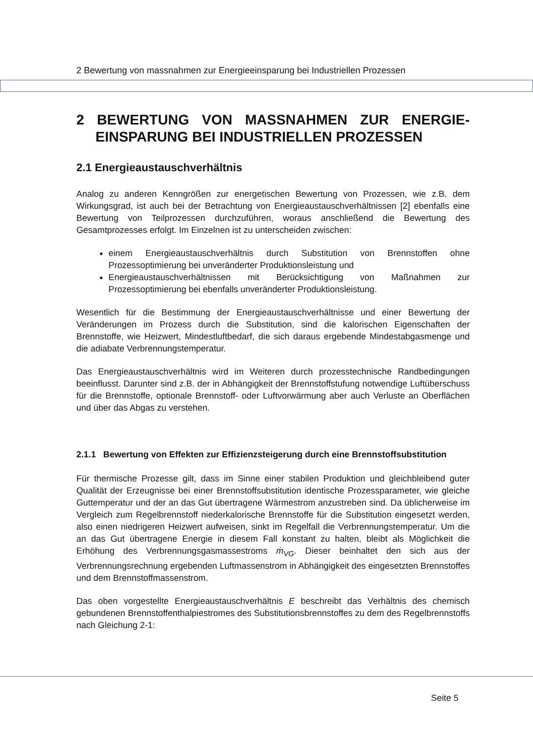2 Bewertung von massnahmen zur Energieeinsparung bei Industriellen Prozessen
2 BEWERTUNG VON MASSNAHMEN ZUR ENERGIE-EINSPARUNG BEI INDUSTRIELLEN PROZESSEN
2.1 Energieaustauschverhältnis
Analog zu anderen Kenngrößen zur energetischen Bewertung von Prozessen, wie z.B. dem Wirkungsgrad, ist auch bei der Betrachtung von Energieaustauschverhältnissen [2] ebenfalls eine Bewertung von Teilprozessen durchzuführen, woraus anschließend die Bewertung des Gesamtprozesses erfolgt. Im Einzelnen ist zu unterscheiden zwischen:
einem Energieaustauschverhältnis durch Substitution von Brennstoffen ohne Prozessoptimierung bei unveränderter Produktionsleistung und
Energieaustauschverhältnissen mit Berücksichtigung von Maßnahmen zur Prozessoptimierung bei ebenfalls unveränderter Produktionsleistung.
Wesentlich für die Bestimmung der Energieaustauschverhältnisse und einer Bewertung der Veränderungen im Prozess durch die Substitution, sind die kalorischen Eigenschaften der Brennstoffe, wie Heizwert, Mindestluftbedarf, die sich daraus ergebende Mindestabgasmenge und die adiabate Verbrennungstemperatur.
Das Energieaustauschverhältnis wird im Weiteren durch prozesstechnische Randbedingungen beeinflusst. Darunter sind z.B. der in Abhängigkeit der Brennstoffstufung notwendige Luftüberschuss für die Brennstoffe, optionale Brennstoff- oder Luftvorwärmung aber auch Verluste an Oberflächen und über das Abgas zu verstehen.
2.1.1 Bewertung von Effekten zur Effizienzsteigerung durch eine Brennstoffsubstitution
Für thermische Prozesse gilt, dass im Sinne einer stabilen Produktion und gleichbleibend guter Qualität der Erzeugnisse bei einer Brennstoffsubstitution identische Prozessparameter, wie gleiche Guttemperatur und der an das Gut übertragene Wärmestrom anzustreben sind. Da üblicherweise im Vergleich zum Regelbrennstoff niederkalorische Brennstoffe für die Substitution eingesetzt werden, also einen niedrigeren Heizwert aufweisen, sinkt im Regelfall die Verbrennungstemperatur. Um die an das Gut übertragene Energie in diesem Fall konstant zu halten, bleibt als Möglichkeit die Erhöhung des Verbrennungsgasmassestroms ṁ<sub>VG</sub>. Dieser beinhaltet den sich aus der Verbrennungsrechnung ergebenden Luftmassenstrom in Abhängigkeit des eingesetzten Brennstoffes und dem Brennstoffmassenstrom.
Das oben vorgestellte Energieaustauschverhältnis E beschreibt das Verhältnis des chemisch gebundenen Brennstoffenthalpiestromes des Substitutionsbrennstoffes zu dem des Regelbrennstoffs nach Gleichung 2-1:
Seite 5